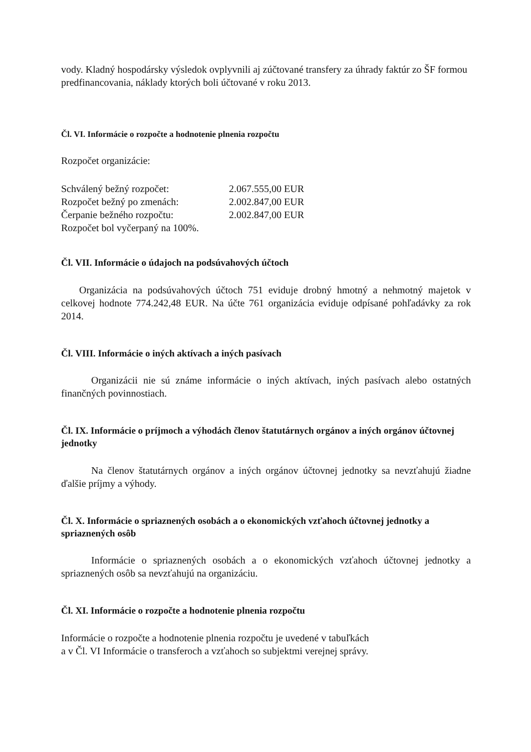vody. Kladný hospodársky výsledok ovplyvnili aj zúčtované transfery za úhrady faktúr zo ŠF formou predfinancovania, náklady ktorých boli účtované v roku 2013.
Čl. VI. Informácie o rozpočte a hodnotenie plnenia rozpočtu
Rozpočet organizácie:
| Schválený bežný rozpočet: | 2.067.555,00 EUR |
| Rozpočet bežný po zmenách: | 2.002.847,00 EUR |
| Čerpanie bežného rozpočtu: | 2.002.847,00 EUR |
| Rozpočet bol vyčerpaný na 100%. | |
Čl. VII. Informácie o údajoch na podsúvahových účtoch
Organizácia na podsúvahových účtoch 751 eviduje drobný hmotný a nehmotný majetok v celkovej hodnote 774.242,48 EUR. Na účte 761 organizácia eviduje odpísané pohľadávky za rok 2014.
Čl. VIII. Informácie o iných aktívach a iných pasívach
Organizácii nie sú známe informácie o iných aktívach, iných pasívach alebo ostatných finančných povinnostiach.
Čl. IX. Informácie o príjmoch a výhodách členov štatutárnych orgánov a iných orgánov účtovnej jednotky
Na členov štatutárnych orgánov a iných orgánov účtovnej jednotky sa nevzťahujú žiadne ďalšie príjmy a výhody.
Čl. X. Informácie o spriaznených osobách a o ekonomických vzťahoch účtovnej jednotky a spriaznených osôb
Informácie o spriaznených osobách a o ekonomických vzťahoch účtovnej jednotky a spriaznených osôb sa nevzťahujú na organizáciu.
Čl. XI. Informácie o rozpočte a hodnotenie plnenia rozpočtu
Informácie o rozpočte a hodnotenie plnenia rozpočtu je uvedené v tabuľkách
a v Čl. VI Informácie o transferoch a vzťahoch so subjektmi verejnej správy.